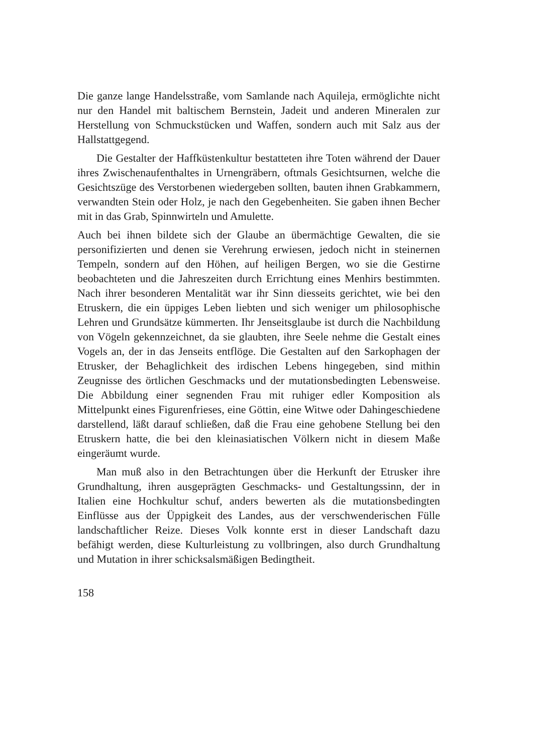Die ganze lange Handelsstraße, vom Samlande nach Aquileja, ermöglichte nicht nur den Handel mit baltischem Bernstein, Jadeit und anderen Mineralen zur Herstellung von Schmuckstücken und Waffen, sondern auch mit Salz aus der Hallstattgegend.
Die Gestalter der Haffküstenkultur bestatteten ihre Toten während der Dauer ihres Zwischenaufenthaltes in Urnengräbern, oftmals Gesichtsurnen, welche die Gesichtszüge des Verstorbenen wiedergeben sollten, bauten ihnen Grabkammern, verwandten Stein oder Holz, je nach den Gegebenheiten. Sie gaben ihnen Becher mit in das Grab, Spinnwirteln und Amulette.
Auch bei ihnen bildete sich der Glaube an übermächtige Gewalten, die sie personifizierten und denen sie Verehrung erwiesen, jedoch nicht in steinernen Tempeln, sondern auf den Höhen, auf heiligen Bergen, wo sie die Gestirne beobachteten und die Jahreszeiten durch Errichtung eines Menhirs bestimmten. Nach ihrer besonderen Mentalität war ihr Sinn diesseits gerichtet, wie bei den Etruskern, die ein üppiges Leben liebten und sich weniger um philosophische Lehren und Grundsätze kümmerten. Ihr Jenseitsglaube ist durch die Nachbildung von Vögeln gekennzeichnet, da sie glaubten, ihre Seele nehme die Gestalt eines Vogels an, der in das Jenseits entflöge. Die Gestalten auf den Sarkophagen der Etrusker, der Behaglichkeit des irdischen Lebens hingegeben, sind mithin Zeugnisse des örtlichen Geschmacks und der mutationsbedingten Lebensweise. Die Abbildung einer segnenden Frau mit ruhiger edler Komposition als Mittelpunkt eines Figurenfrieses, eine Göttin, eine Witwe oder Dahingeschiedene darstellend, läßt darauf schließen, daß die Frau eine gehobene Stellung bei den Etruskern hatte, die bei den kleinasiatischen Völkern nicht in diesem Maße eingeräumt wurde.
Man muß also in den Betrachtungen über die Herkunft der Etrusker ihre Grundhaltung, ihren ausgeprägten Geschmacks- und Gestaltungssinn, der in Italien eine Hochkultur schuf, anders bewerten als die mutationsbedingten Einflüsse aus der Üppigkeit des Landes, aus der verschwenderischen Fülle landschaftlicher Reize. Dieses Volk konnte erst in dieser Landschaft dazu befähigt werden, diese Kulturleistung zu vollbringen, also durch Grundhaltung und Mutation in ihrer schicksalsmäßigen Bedingtheit.
158